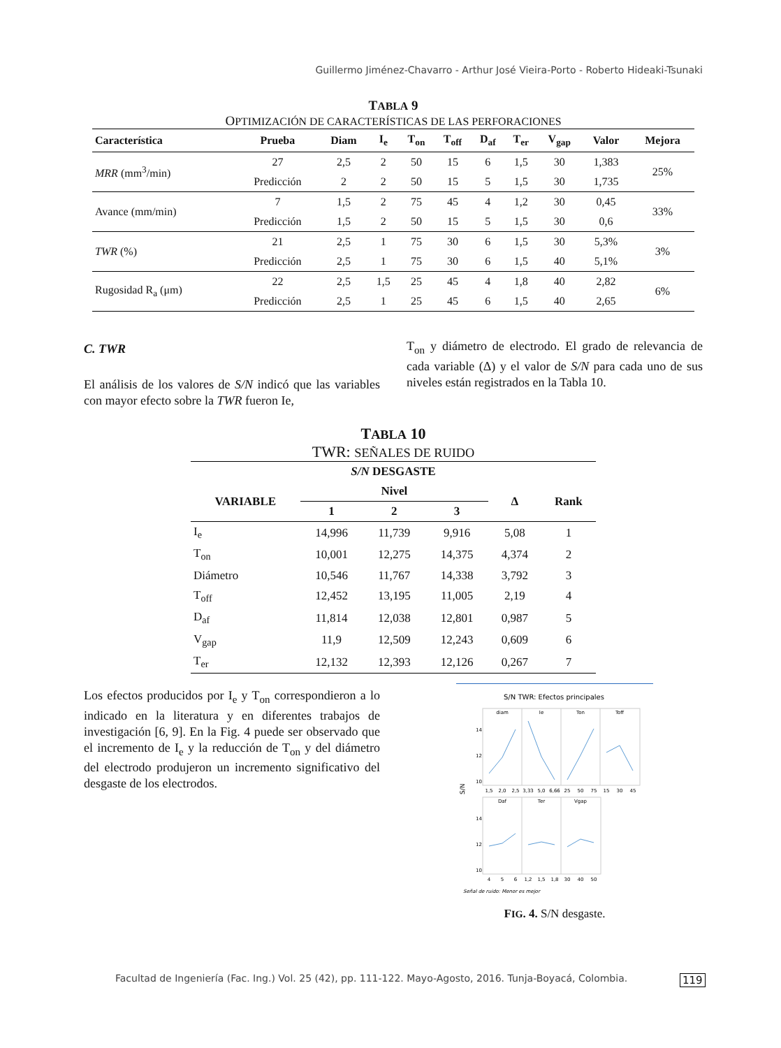Guillermo Jiménez-Chavarro - Arthur José Vieira-Porto - Roberto Hideaki-Tsunaki
TABLA 9
OPTIMIZACIÓN DE CARACTERÍSTICAS DE LAS PERFORACIONES
| Característica | Prueba | Diam | I<sub>e</sub> | T<sub>on</sub> | T<sub>off</sub> | D<sub>af</sub> | T<sub>er</sub> | V<sub>gap</sub> | Valor | Mejora |
| --- | --- | --- | --- | --- | --- | --- | --- | --- | --- | --- |
| MRR (mm<sup>3</sup>/min) | 27 | 2,5 | 2 | 50 | 15 | 6 | 1,5 | 30 | 1,383 | 25% |
| | Predicción | 2 | 2 | 50 | 15 | 5 | 1,5 | 30 | 1,735 | |
| Avance (mm/min) | 7 | 1,5 | 2 | 75 | 45 | 4 | 1,2 | 30 | 0,45 | 33% |
| | Predicción | 1,5 | 2 | 50 | 15 | 5 | 1,5 | 30 | 0,6 | |
| TWR (%) | 21 | 2,5 | 1 | 75 | 30 | 6 | 1,5 | 30 | 5,3% | 3% |
| | Predicción | 2,5 | 1 | 75 | 30 | 6 | 1,5 | 40 | 5,1% | |
| Rugosidad R<sub>a</sub> (μm) | 22 | 2,5 | 1,5 | 25 | 45 | 4 | 1,8 | 40 | 2,82 | 6% |
| | Predicción | 2,5 | 1 | 25 | 45 | 6 | 1,5 | 40 | 2,65 | |
C. TWR
El análisis de los valores de S/N indicó que las variables con mayor efecto sobre la TWR fueron Ie,
T<sub>on</sub> y diámetro de electrodo. El grado de relevancia de cada variable (Δ) y el valor de S/N para cada uno de sus niveles están registrados en la Tabla 10.
TABLA 10
TWR: SEÑALES DE RUIDO
| S/N DESGASTE | | | | | |
| VARIABLE | Nivel | | | Δ | Rank |
| | 1 | 2 | 3 | | |
| I<sub>e</sub> | 14,996 | 11,739 | 9,916 | 5,08 | 1 |
| T<sub>on</sub> | 10,001 | 12,275 | 14,375 | 4,374 | 2 |
| Diámetro | 10,546 | 11,767 | 14,338 | 3,792 | 3 |
| T<sub>off</sub> | 12,452 | 13,195 | 11,005 | 2,19 | 4 |
| D<sub>af</sub> | 11,814 | 12,038 | 12,801 | 0,987 | 5 |
| V<sub>gap</sub> | 11,9 | 12,509 | 12,243 | 0,609 | 6 |
| T<sub>er</sub> | 12,132 | 12,393 | 12,126 | 0,267 | 7 |
Los efectos producidos por I<sub>e</sub> y T<sub>on</sub> correspondieron a lo indicado en la literatura y en diferentes trabajos de investigación [6, 9]. En la Fig. 4 puede ser observado que el incremento de I<sub>e</sub> y la reducción de T<sub>on</sub> y del diámetro del electrodo produjeron un incremento significativo del desgaste de los electrodos.
S/N TWR: Efectos principales
diam
Ie
Ton
Toff
Daf
Ter
Vgap
14
12
10
14
12
10
S/N
1,5
2,0
2,5
3,33
5,0
6,66
25
50
75
15
30
45
4
5
6
1,2
1,5
1,8
30
40
50
Señal de ruido: Menor es mejor
FIG. 4. S/N desgaste.
Facultad de Ingeniería (Fac. Ing.) Vol. 25 (42), pp. 111-122. Mayo-Agosto, 2016. Tunja-Boyacá, Colombia.
119